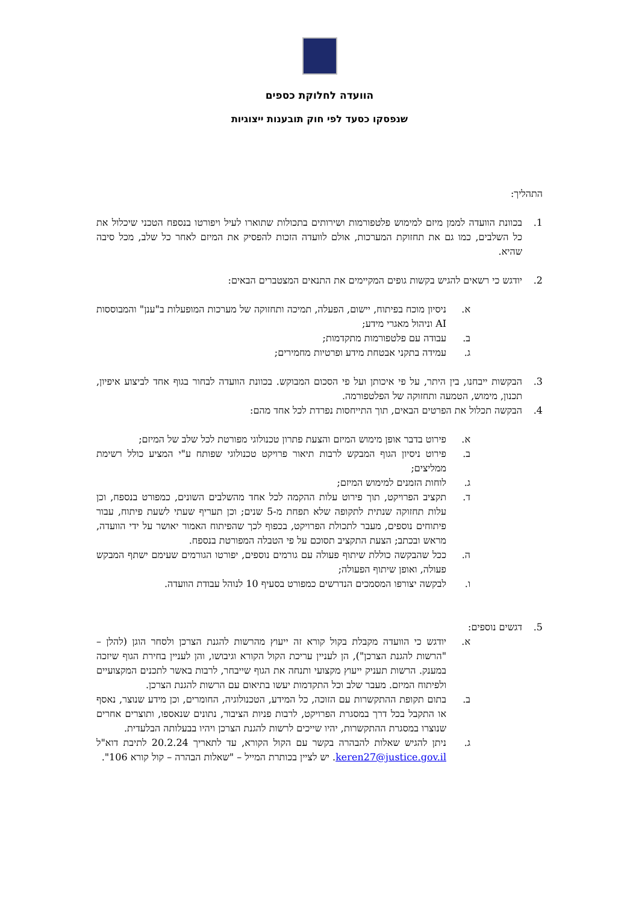הוועדה לחלוקת כספים
שנפסקו כסעד לפי חוק תובענות ייצוגיות
התהליך:
1. בכוונת הוועדה לממן מיזם למימוש פלטפורמות ושירותים בתכולות שתוארו לעיל ויפורטו בנספח הטכני שיכלול את כל השלבים, כמו גם את תחזוקת המערכות, אולם לוועדה הזכות להפסיק את המיזם לאחר כל שלב, מכל סיבה שהיא.
2. יודגש כי רשאים להגיש בקשות גופים המקיימים את התנאים המצטברים הבאים:
א. ניסיון מוכח בפיתוח, יישום, הפעלה, תמיכה ותחזוקה של מערכות המופעלות ב"ענן" והמבוססות AI וניהול מאגרי מידע;
ב. עבודה עם פלטפורמות מתקדמות;
ג. עמידה בתקני אבטחת מידע ופרטיות מחמירים;
3. הבקשות ייבחנו, בין היתר, על פי איכותן ועל פי הסכום המבוקש. בכוונת הוועדה לבחור בגוף אחד לביצוע איפיון, תכנון, מימוש, הטמעה ותחזוקה של הפלטפורמה.
4. הבקשה תכלול את הפרטים הבאים, תוך התייחסות נפרדת לכל אחד מהם:
א. פירוט בדבר אופן מימוש המיזם והצעת פתרון טכנולוגי מפורטת לכל שלב של המיזם;
ב. פירוט ניסיון הגוף המבקש לרבות תיאור פרויקט טכנולוגי שפותח ע"י המציע כולל רשימת ממליצים;
ג. לוחות הזמנים למימוש המיזם;
ד. תקציב הפרויקט, תוך פירוט עלות ההקמה לכל אחד מהשלבים השונים, כמפורט בנספח, וכן עלות תחזוקה שנתית לתקופה שלא תפחת מ-5 שנים; וכן תעריף שעתי לשעת פיתוח, עבור פיתוחים נוספים, מעבר לתכולת הפרויקט, בכפוף לכך שהפיתוח האמור יאושר על ידי הוועדה, מראש ובכתב; הצעת התקציב תסוכם על פי הטבלה המפורטת בנספח.
ה. ככל שהבקשה כוללת שיתוף פעולה עם גורמים נוספים, יפורטו הגורמים שעימם ישתף המבקש פעולה, ואופן שיתוף הפעולה;
ו. לבקשה יצורפו המסמכים הנדרשים כמפורט בסעיף 10 לנוהל עבודת הוועדה.
5. דגשים נוספים:
א. יודגש כי הוועדה מקבלת בקול קורא זה ייעוץ מהרשות להגנת הצרכן ולסחר הוגן (להלן – "הרשות להגנת הצרכן"), הן לעניין עריכת הקול הקורא וגיבושו, והן לעניין בחירת הגוף שיזכה במענק. הרשות תעניק ייעוץ מקצועי ותנחה את הגוף שייבחר, לרבות באשר לתכנים המקצועיים ולפיתוח המיזם. מעבר שלב וכל התקדמות יעשו בתיאום עם הרשות להגנת הצרכן.
ב. בתום תקופת ההתקשרות עם הזוכה, כל המידע, הטכנולוגיה, החומרים, וכן מידע שנוצר, נאסף או התקבל בכל דרך במסגרת הפרויקט, לרבות פניות הציבור, נתונים שנאספו, ותוצרים אחרים שנוצרו במסגרת ההתקשרות, יהיו שייכים לרשות להגנת הצרכן ויהיו בבעלותה הבלעדית.
ג. ניתן להגיש שאלות להבהרה בקשר עם הקול הקורא, עד לתאריך 20.2.24 לתיבת דוא"ל keren27@justice.gov.il. יש לציין בכותרת המייל – "שאלות הבהרה – קול קורא 106".